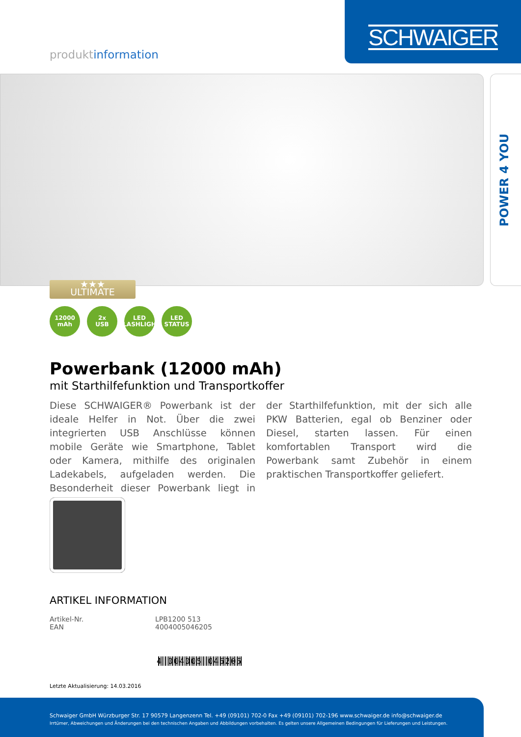SCHWAIGER
produktinformation
POWER 4 YOU
★★★
ULTIMATE
12000
mAh
2x
USB
LED
FLASHLIGHT
LED
STATUS
Powerbank (12000 mAh)
mit Starthilfefunktion und Transportkoffer
Diese SCHWAIGER® Powerbank ist der ideale Helfer in Not. Über die zwei integrierten USB Anschlüsse können mobile Geräte wie Smartphone, Tablet oder Kamera, mithilfe des originalen Ladekabels, aufgeladen werden. Die Besonderheit dieser Powerbank liegt in der Starthilfefunktion, mit der sich alle PKW Batterien, egal ob Benziner oder Diesel, starten lassen. Für einen komfortablen Transport wird die Powerbank samt Zubehör in einem praktischen Transportkoffer geliefert.
ARTIKEL INFORMATION
| Artikel-Nr. | LPB1200 513 |
| EAN | 4004005046205 |
4 004005 046205
Letzte Aktualisierung: 14.03.2016
Schwaiger GmbH Würzburger Str. 17 90579 Langenzenn Tel. +49 (09101) 702-0 Fax +49 (09101) 702-196 www.schwaiger.de info@schwaiger.de
Irrtümer, Abweichungen und Änderungen bei den technischen Angaben und Abbildungen vorbehalten. Es gelten unsere Allgemeinen Bedingungen für Lieferungen und Leistungen.